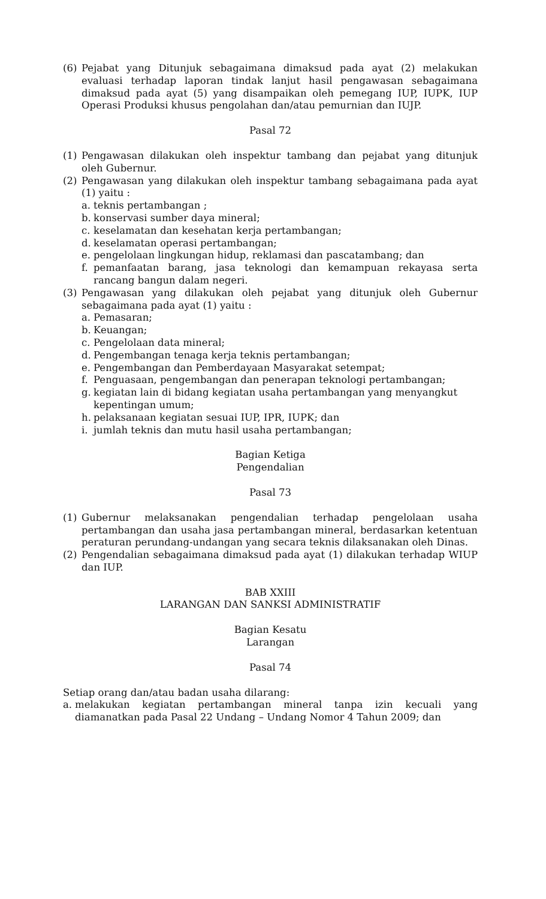(6) Pejabat yang Ditunjuk sebagaimana dimaksud pada ayat (2) melakukan evaluasi terhadap laporan tindak lanjut hasil pengawasan sebagaimana dimaksud pada ayat (5) yang disampaikan oleh pemegang IUP, IUPK, IUP Operasi Produksi khusus pengolahan dan/atau pemurnian dan IUJP.
Pasal 72
(1) Pengawasan dilakukan oleh inspektur tambang dan pejabat yang ditunjuk oleh Gubernur.
(2) Pengawasan yang dilakukan oleh inspektur tambang sebagaimana pada ayat (1) yaitu :
a. teknis pertambangan ;
b. konservasi sumber daya mineral;
c. keselamatan dan kesehatan kerja pertambangan;
d. keselamatan operasi pertambangan;
e. pengelolaan lingkungan hidup, reklamasi dan pascatambang; dan
f. pemanfaatan barang, jasa teknologi dan kemampuan rekayasa serta rancang bangun dalam negeri.
(3) Pengawasan yang dilakukan oleh pejabat yang ditunjuk oleh Gubernur sebagaimana pada ayat (1) yaitu :
a. Pemasaran;
b. Keuangan;
c. Pengelolaan data mineral;
d. Pengembangan tenaga kerja teknis pertambangan;
e. Pengembangan dan Pemberdayaan Masyarakat setempat;
f. Penguasaan, pengembangan dan penerapan teknologi pertambangan;
g. kegiatan lain di bidang kegiatan usaha pertambangan yang menyangkut kepentingan umum;
h. pelaksanaan kegiatan sesuai IUP, IPR, IUPK; dan
i. jumlah teknis dan mutu hasil usaha pertambangan;
Bagian Ketiga
Pengendalian
Pasal 73
(1) Gubernur melaksanakan pengendalian terhadap pengelolaan usaha pertambangan dan usaha jasa pertambangan mineral, berdasarkan ketentuan peraturan perundang-undangan yang secara teknis dilaksanakan oleh Dinas.
(2) Pengendalian sebagaimana dimaksud pada ayat (1) dilakukan terhadap WIUP dan IUP.
BAB XXIII
LARANGAN DAN SANKSI ADMINISTRATIF
Bagian Kesatu
Larangan
Pasal 74
Setiap orang dan/atau badan usaha dilarang:
a. melakukan kegiatan pertambangan mineral tanpa izin kecuali yang diamanatkan pada Pasal 22 Undang – Undang Nomor 4 Tahun 2009; dan